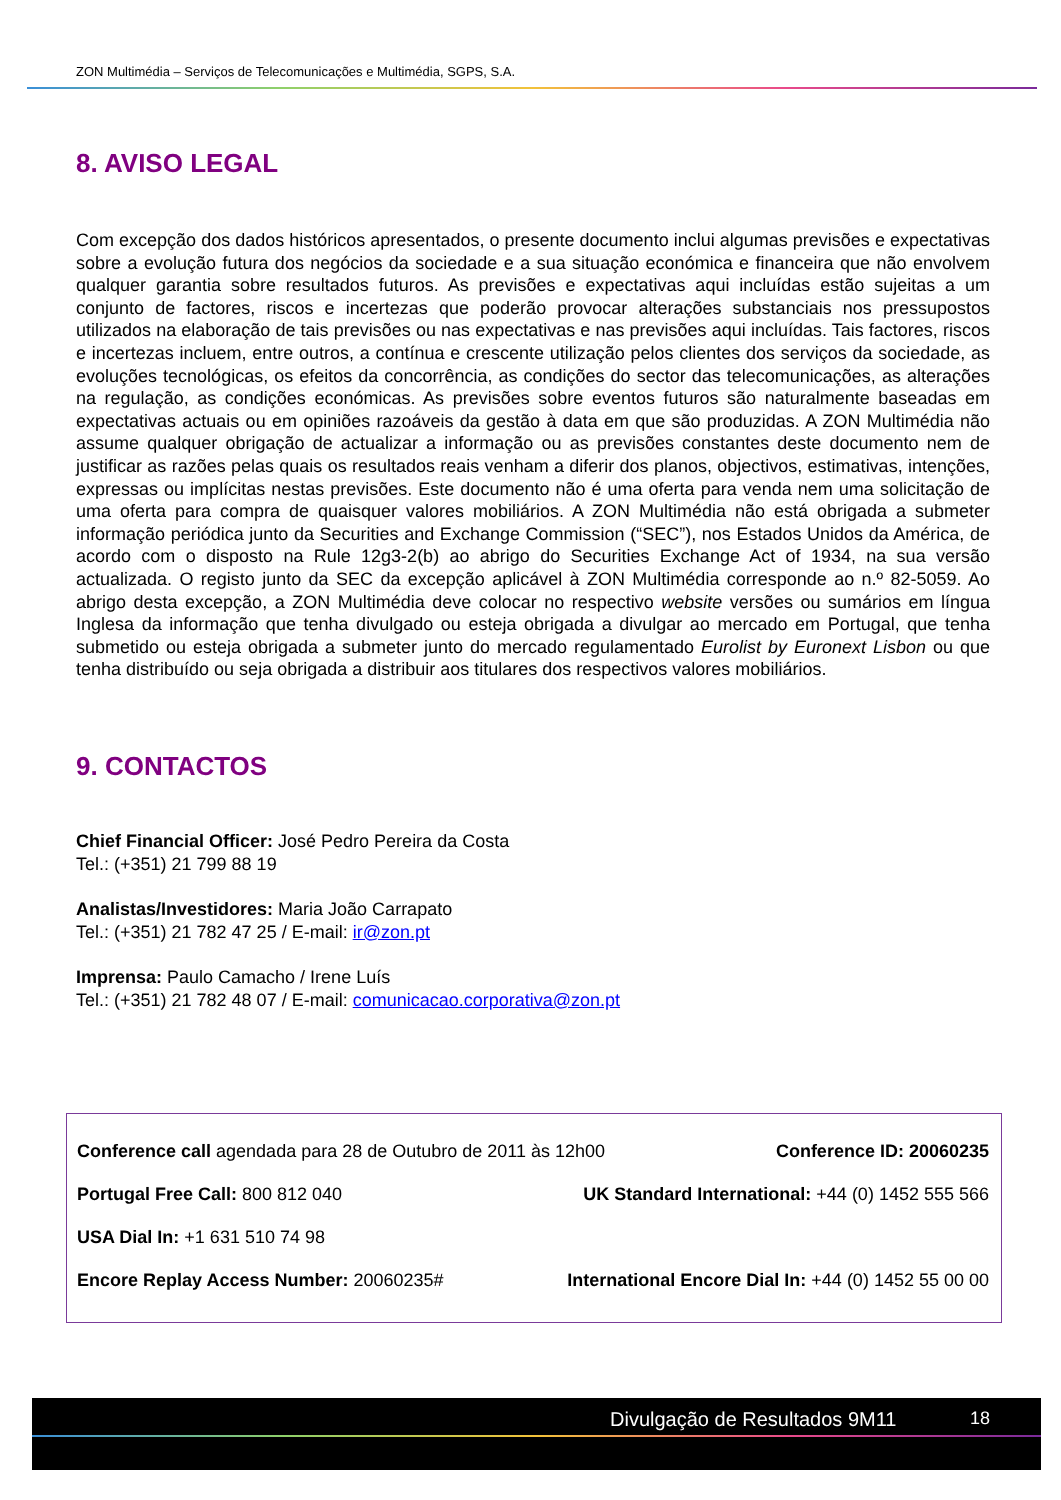ZON Multimédia – Serviços de Telecomunicações e Multimédia, SGPS, S.A.
8. AVISO LEGAL
Com excepção dos dados históricos apresentados, o presente documento inclui algumas previsões e expectativas sobre a evolução futura dos negócios da sociedade e a sua situação económica e financeira que não envolvem qualquer garantia sobre resultados futuros. As previsões e expectativas aqui incluídas estão sujeitas a um conjunto de factores, riscos e incertezas que poderão provocar alterações substanciais nos pressupostos utilizados na elaboração de tais previsões ou nas expectativas e nas previsões aqui incluídas. Tais factores, riscos e incertezas incluem, entre outros, a contínua e crescente utilização pelos clientes dos serviços da sociedade, as evoluções tecnológicas, os efeitos da concorrência, as condições do sector das telecomunicações, as alterações na regulação, as condições económicas. As previsões sobre eventos futuros são naturalmente baseadas em expectativas actuais ou em opiniões razoáveis da gestão à data em que são produzidas. A ZON Multimédia não assume qualquer obrigação de actualizar a informação ou as previsões constantes deste documento nem de justificar as razões pelas quais os resultados reais venham a diferir dos planos, objectivos, estimativas, intenções, expressas ou implícitas nestas previsões. Este documento não é uma oferta para venda nem uma solicitação de uma oferta para compra de quaisquer valores mobiliários. A ZON Multimédia não está obrigada a submeter informação periódica junto da Securities and Exchange Commission (“SEC”), nos Estados Unidos da América, de acordo com o disposto na Rule 12g3-2(b) ao abrigo do Securities Exchange Act of 1934, na sua versão actualizada. O registo junto da SEC da excepção aplicável à ZON Multimédia corresponde ao n.º 82-5059. Ao abrigo desta excepção, a ZON Multimédia deve colocar no respectivo website versões ou sumários em língua Inglesa da informação que tenha divulgado ou esteja obrigada a divulgar ao mercado em Portugal, que tenha submetido ou esteja obrigada a submeter junto do mercado regulamentado Eurolist by Euronext Lisbon ou que tenha distribuído ou seja obrigada a distribuir aos titulares dos respectivos valores mobiliários.
9. CONTACTOS
Chief Financial Officer: José Pedro Pereira da Costa
Tel.: (+351) 21 799 88 19
Analistas/Investidores: Maria João Carrapato
Tel.: (+351) 21 782 47 25 / E-mail: ir@zon.pt
Imprensa: Paulo Camacho / Irene Luís
Tel.: (+351) 21 782 48 07 / E-mail: comunicacao.corporativa@zon.pt
Conference call agendada para 28 de Outubro de 2011 às 12h00 Conference ID: 20060235
Portugal Free Call: 800 812 040 UK Standard International: +44 (0) 1452 555 566
USA Dial In: +1 631 510 74 98
Encore Replay Access Number: 20060235# International Encore Dial In: +44 (0) 1452 55 00 00
Divulgação de Resultados 9M11 18